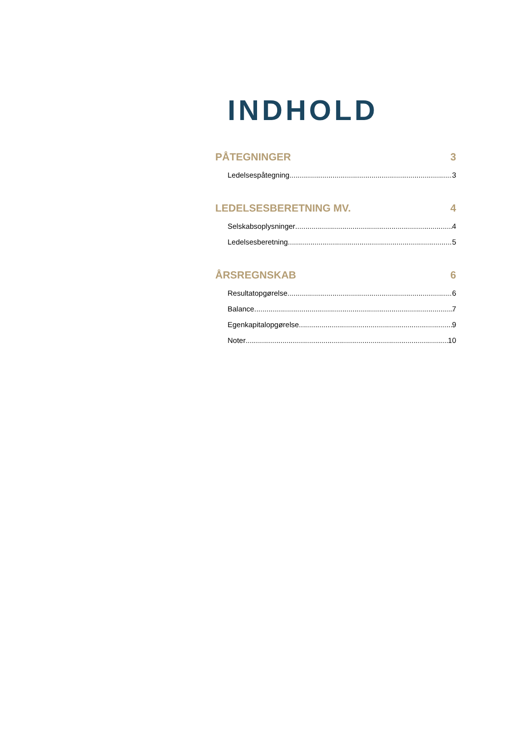INDHOLD
PÅTEGNINGER 3
Ledelsespåtegning 3
LEDELSESBERETNING MV. 4
Selskabsoplysninger 4
Ledelsesberetning 5
ÅRSREGNSKAB 6
Resultatopgørelse 6
Balance 7
Egenkapitalopgørelse 9
Noter 10